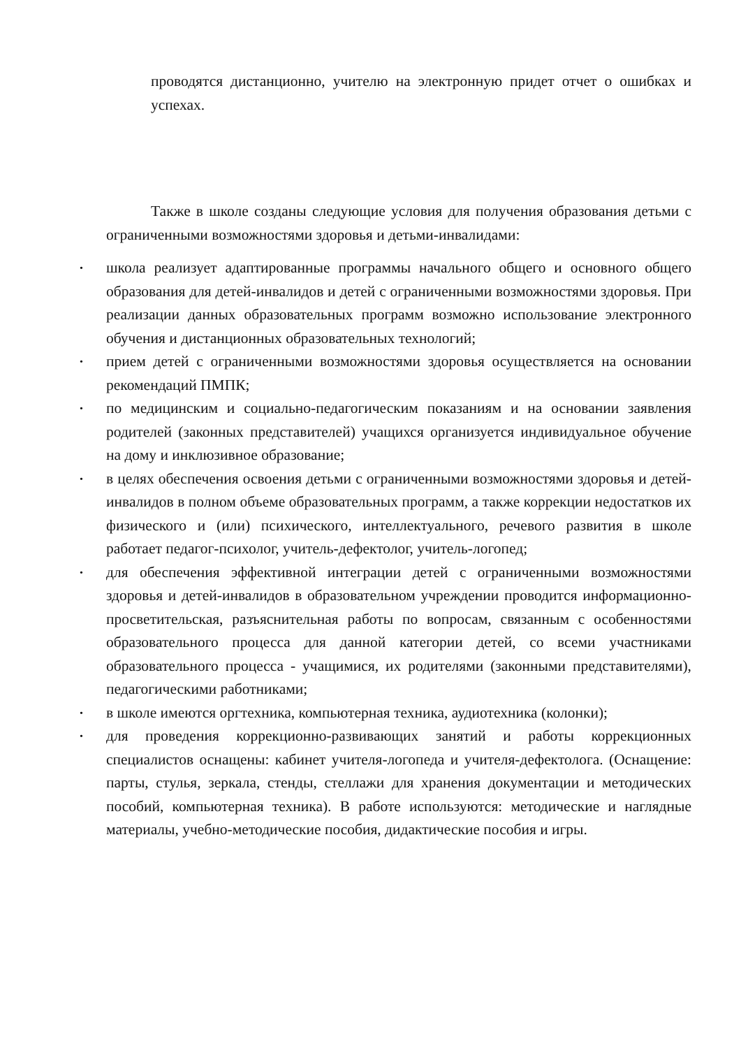проводятся дистанционно, учителю на электронную придет отчет о ошибках и успехах.
Также в школе созданы следующие условия для получения образования детьми с ограниченными возможностями здоровья и детьми-инвалидами:
• школа реализует адаптированные программы начального общего и основного общего образования для детей-инвалидов и детей с ограниченными возможностями здоровья. При реализации данных образовательных программ возможно использование электронного обучения и дистанционных образовательных технологий;
• прием детей с ограниченными возможностями здоровья осуществляется на основании рекомендаций ПМПК;
• по медицинским и социально-педагогическим показаниям и на основании заявления родителей (законных представителей) учащихся организуется индивидуальное обучение на дому и инклюзивное образование;
• в целях обеспечения освоения детьми с ограниченными возможностями здоровья и детей-инвалидов в полном объеме образовательных программ, а также коррекции недостатков их физического и (или) психического, интеллектуального, речевого развития в школе работает педагог-психолог, учитель-дефектолог, учитель-логопед;
• для обеспечения эффективной интеграции детей с ограниченными возможностями здоровья и детей-инвалидов в образовательном учреждении проводится информационно-просветительская, разъяснительная работы по вопросам, связанным с особенностями образовательного процесса для данной категории детей, со всеми участниками образовательного процесса - учащимися, их родителями (законными представителями), педагогическими работниками;
• в школе имеются оргтехника, компьютерная техника, аудиотехника (колонки);
• для проведения коррекционно-развивающих занятий и работы коррекционных специалистов оснащены: кабинет учителя-логопеда и учителя-дефектолога. (Оснащение: парты, стулья, зеркала, стенды, стеллажи для хранения документации и методических пособий, компьютерная техника). В работе используются: методические и наглядные материалы, учебно-методические пособия, дидактические пособия и игры.